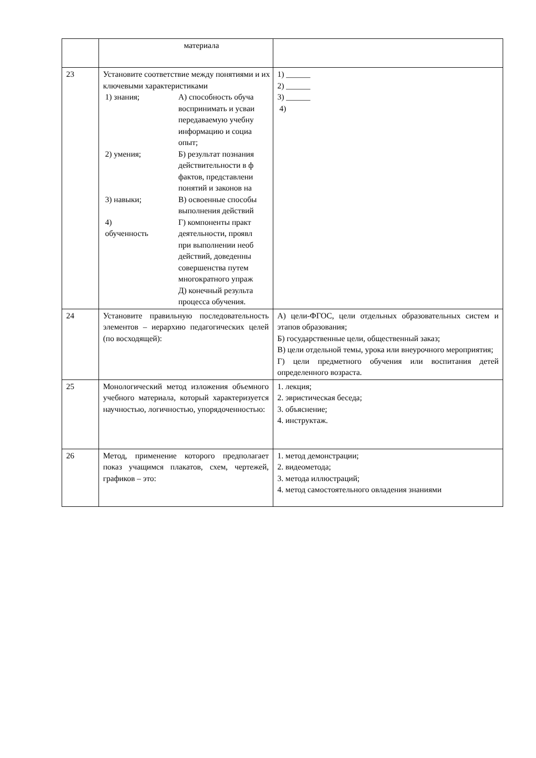| | материала | |
| 23 | Установите соответствие между понятиями и их ключевыми характеристиками / 1) знания; / А) способность обуча воспринимать и усваи передаваемую учебну информацию и социа опыт; / / 2) умения; / Б) результат познания действительности в ф фактов, представлени понятий и законов на / / 3) навыки; / В) освоенные способы выполнения действий / / 4) обученность / Г) компоненты практ деятельности, проявл при выполнении необ действий, доведенны совершенства путем многократного упраж Д) конечный результа процесса обучения. / | 1) ______ 2) ______ 3) ______ 4) |
| 24 | Установите правильную последовательность элементов – иерархию педагогических целей (по восходящей): | А) цели-ФГОС, цели отдельных образовательных систем и этапов образования; Б) государственные цели, общественный заказ; В) цели отдельной темы, урока или внеурочного мероприятия; Г) цели предметного обучения или воспитания детей определенного возраста. |
| 25 | Монологический метод изложения объемного учебного материала, который характеризуется научностью, логичностью, упорядоченностью: | 1. лекция; 2. эвристическая беседа; 3. объяснение; 4. инструктаж. |
| 26 | Метод, применение которого предполагает показ учащимся плакатов, схем, чертежей, графиков – это: | 1. метод демонстрации; 2. видеометода; 3. метода иллюстраций; 4. метод самостоятельного овладения знаниями |